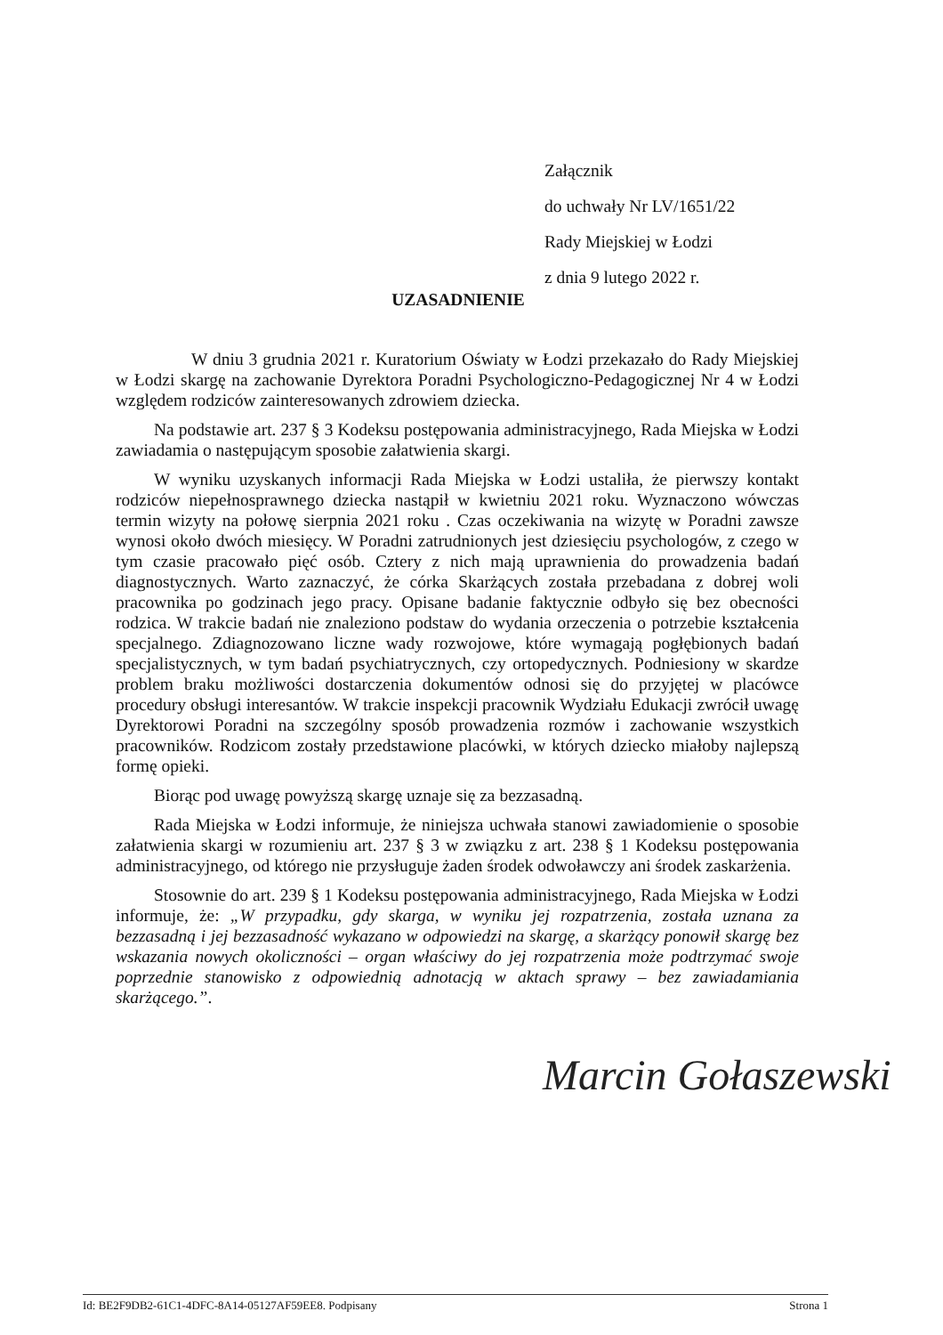Załącznik
do uchwały Nr LV/1651/22
Rady Miejskiej w Łodzi
z dnia 9 lutego 2022 r.
UZASADNIENIE
W dniu 3 grudnia 2021 r. Kuratorium Oświaty w Łodzi przekazało do Rady Miejskiej w Łodzi skargę na zachowanie Dyrektora Poradni Psychologiczno-Pedagogicznej Nr 4 w Łodzi względem rodziców zainteresowanych zdrowiem dziecka.
Na podstawie art. 237 § 3 Kodeksu postępowania administracyjnego, Rada Miejska w Łodzi zawiadamia o następującym sposobie załatwienia skargi.
W wyniku uzyskanych informacji Rada Miejska w Łodzi ustaliła, że pierwszy kontakt rodziców niepełnosprawnego dziecka nastąpił w kwietniu 2021 roku. Wyznaczono wówczas termin wizyty na połowę sierpnia 2021 roku . Czas oczekiwania na wizytę w Poradni zawsze wynosi około dwóch miesięcy. W Poradni zatrudnionych jest dziesięciu psychologów, z czego w tym czasie pracowało pięć osób. Cztery z nich mają uprawnienia do prowadzenia badań diagnostycznych. Warto zaznaczyć, że córka Skarżących została przebadana z dobrej woli pracownika po godzinach jego pracy. Opisane badanie faktycznie odbyło się bez obecności rodzica. W trakcie badań nie znaleziono podstaw do wydania orzeczenia o potrzebie kształcenia specjalnego. Zdiagnozowano liczne wady rozwojowe, które wymagają pogłębionych badań specjalistycznych, w tym badań psychiatrycznych, czy ortopedycznych. Podniesiony w skardze problem braku możliwości dostarczenia dokumentów odnosi się do przyjętej w placówce procedury obsługi interesantów. W trakcie inspekcji pracownik Wydziału Edukacji zwrócił uwagę Dyrektorowi Poradni na szczególny sposób prowadzenia rozmów i zachowanie wszystkich pracowników. Rodzicom zostały przedstawione placówki, w których dziecko miałoby najlepszą formę opieki.
Biorąc pod uwagę powyższą skargę uznaje się za bezzasadną.
Rada Miejska w Łodzi informuje, że niniejsza uchwała stanowi zawiadomienie o sposobie załatwienia skargi w rozumieniu art. 237 § 3 w związku z art. 238 § 1 Kodeksu postępowania administracyjnego, od którego nie przysługuje żaden środek odwoławczy ani środek zaskarżenia.
Stosownie do art. 239 § 1 Kodeksu postępowania administracyjnego, Rada Miejska w Łodzi informuje, że: „W przypadku, gdy skarga, w wyniku jej rozpatrzenia, została uznana za bezzasadną i jej bezzasadność wykazano w odpowiedzi na skargę, a skarżący ponowił skargę bez wskazania nowych okoliczności – organ właściwy do jej rozpatrzenia może podtrzymać swoje poprzednie stanowisko z odpowiednią adnotacją w aktach sprawy – bez zawiadamiania skarżącego.”.
Marcin Gołaszewski
Id: BE2F9DB2-61C1-4DFC-8A14-05127AF59EE8. Podpisany Strona 1